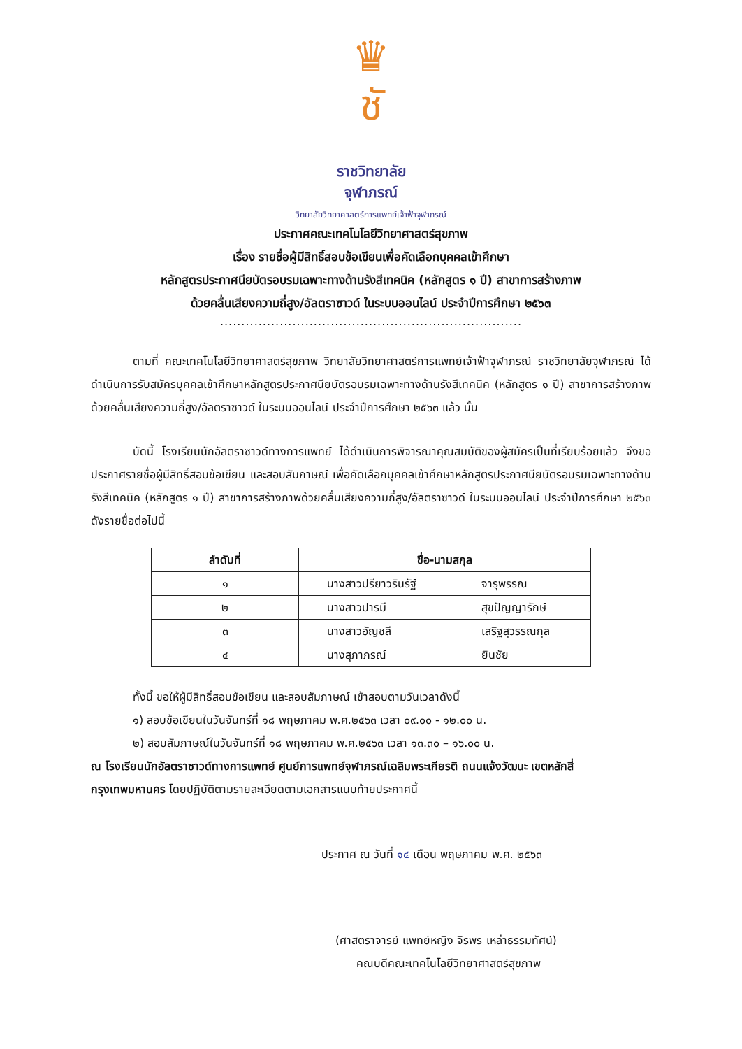♛
ชั
ราชวิทยาลัย
จุฬาภรณ์
วิทยาลัยวิทยาศาสตร์การแพทย์เจ้าฟ้าจุฬาภรณ์
ประกาศคณะเทคโนโลยีวิทยาศาสตร์สุขภาพ
เรื่อง รายชื่อผู้มีสิทธิ์สอบข้อเขียนเพื่อคัดเลือกบุคคลเข้าศึกษา
หลักสูตรประกาศนียบัตรอบรมเฉพาะทางด้านรังสีเทคนิค (หลักสูตร ๑ ปี) สาขาการสร้างภาพ
ด้วยคลื่นเสียงความถี่สูง/อัลตราซาวด์ ในระบบออนไลน์ ประจำปีการศึกษา ๒๕๖๓
.......................................................................
ตามที่ คณะเทคโนโลยีวิทยาศาสตร์สุขภาพ วิทยาลัยวิทยาศาสตร์การแพทย์เจ้าฟ้าจุฬาภรณ์ ราชวิทยาลัยจุฬาภรณ์ ได้ดำเนินการรับสมัครบุคคลเข้าศึกษาหลักสูตรประกาศนียบัตรอบรมเฉพาะทางด้านรังสีเทคนิค (หลักสูตร ๑ ปี) สาขาการสร้างภาพด้วยคลื่นเสียงความถี่สูง/อัลตราซาวด์ ในระบบออนไลน์ ประจำปีการศึกษา ๒๕๖๓ แล้ว นั้น
บัดนี้ โรงเรียนนักอัลตราซาวด์ทางการแพทย์ ได้ดำเนินการพิจารณาคุณสมบัติของผู้สมัครเป็นที่เรียบร้อยแล้ว จึงขอประกาศรายชื่อผู้มีสิทธิ์สอบข้อเขียน และสอบสัมภาษณ์ เพื่อคัดเลือกบุคคลเข้าศึกษาหลักสูตรประกาศนียบัตรอบรมเฉพาะทางด้านรังสีเทคนิค (หลักสูตร ๑ ปี) สาขาการสร้างภาพด้วยคลื่นเสียงความถี่สูง/อัลตราซาวด์ ในระบบออนไลน์ ประจำปีการศึกษา ๒๕๖๓ ดังรายชื่อต่อไปนี้
| ลำดับที่ | ชื่อ-นามสกุล | |
| --- | --- | --- |
| ๑ | นางสาวปรียาวรินรัฐ์ | จารุพรรณ |
| ๒ | นางสาวปารมี | สุขปัญญารักษ์ |
| ๓ | นางสาวอัญชลี | เสริฐสุวรรณกุล |
| ๔ | นางสุภาภรณ์ | ยินชัย |
ทั้งนี้ ขอให้ผู้มีสิทธิ์สอบข้อเขียน และสอบสัมภาษณ์ เข้าสอบตามวันเวลาดังนี้
๑) สอบข้อเขียนในวันจันทร์ที่ ๑๘ พฤษภาคม พ.ศ.๒๕๖๓ เวลา ๐๙.๐๐ - ๑๒.๐๐ น.
๒) สอบสัมภาษณ์ในวันจันทร์ที่ ๑๘ พฤษภาคม พ.ศ.๒๕๖๓ เวลา ๑๓.๓๐ – ๑๖.๐๐ น.
ณ โรงเรียนนักอัลตราซาวด์ทางการแพทย์ ศูนย์การแพทย์จุฬาภรณ์เฉลิมพระเกียรติ ถนนแจ้งวัฒนะ เขตหลักสี่ กรุงเทพมหานคร โดยปฏิบัติตามรายละเอียดตามเอกสารแนบท้ายประกาศนี้
ประกาศ ณ วันที่ ๑๔ เดือน พฤษภาคม พ.ศ. ๒๕๖๓
(ศาสตราจารย์ แพทย์หญิง จิรพร เหล่าธรรมทัศน์)
คณบดีคณะเทคโนโลยีวิทยาศาสตร์สุขภาพ